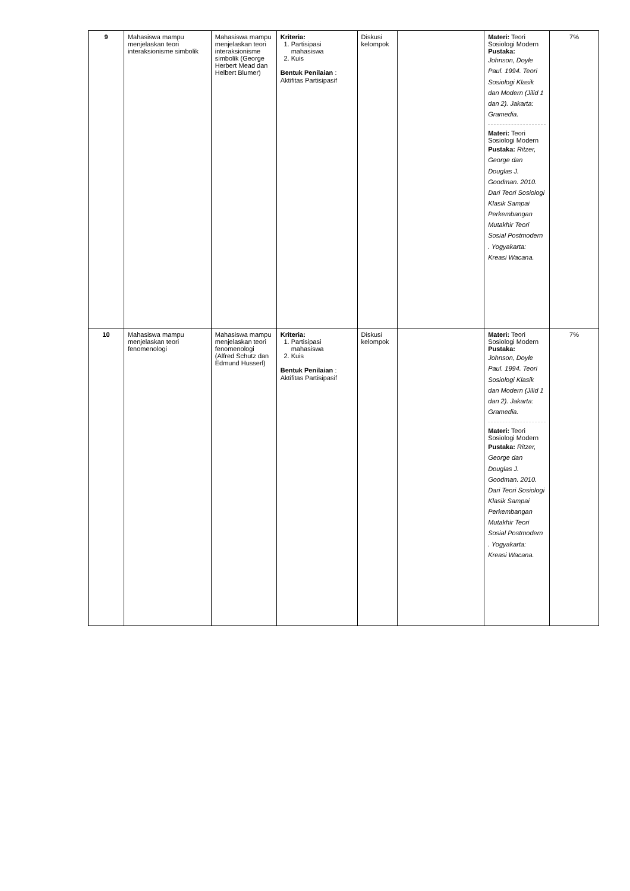| 9 | Mahasiswa mampu menjelaskan teori interaksionisme simbolik | Mahasiswa mampu menjelaskan teori interaksionisme simbolik (George Herbert Mead dan Helbert Blumer) | Kriteria: 1. Partisipasi mahasiswa 2. Kuis Bentuk Penilaian : Aktifitas Partisipasif | Diskusi kelompok | | Materi: Teori Sosiologi Modern Pustaka: Johnson, Doyle Paul. 1994. Teori Sosiologi Klasik dan Modern (Jilid 1 dan 2). Jakarta: Gramedia. Materi: Teori Sosiologi Modern Pustaka: Ritzer, George dan Douglas J. Goodman. 2010. Dari Teori Sosiologi Klasik Sampai Perkembangan Mutakhir Teori Sosial Postmodern . Yogyakarta: Kreasi Wacana. | 7% |
| 10 | Mahasiswa mampu menjelaskan teori fenomenologi | Mahasiswa mampu menjelaskan teori fenomenologi (Alfred Schutz dan Edmund Husserl) | Kriteria: 1. Partisipasi mahasiswa 2. Kuis Bentuk Penilaian : Aktifitas Partisipasif | Diskusi kelompok | | Materi: Teori Sosiologi Modern Pustaka: Johnson, Doyle Paul. 1994. Teori Sosiologi Klasik dan Modern (Jilid 1 dan 2). Jakarta: Gramedia. Materi: Teori Sosiologi Modern Pustaka: Ritzer, George dan Douglas J. Goodman. 2010. Dari Teori Sosiologi Klasik Sampai Perkembangan Mutakhir Teori Sosial Postmodern . Yogyakarta: Kreasi Wacana. | 7% |